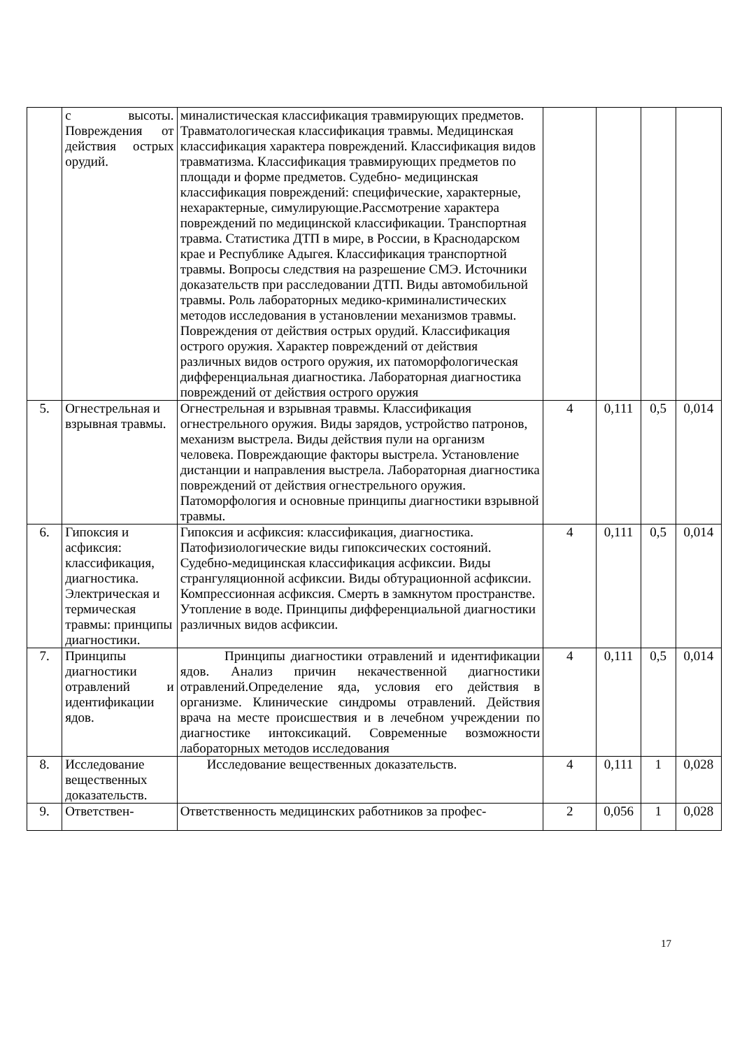| | с высоты. Повреждения от действия острых орудий. | миналистическая классификация травмирующих предметов. Травматологическая классификация травмы. Медицинская классификация характера повреждений. Классификация видов травматизма. Классификация травмирующих предметов по площади и форме предметов. Судебно- медицинская классификация повреждений: специфические, характерные, нехарактерные, симулирующие.Рассмотрение характера повреждений по медицинской классификации. Транспортная травма. Статистика ДТП в мире, в России, в Краснодарском крае и Республике Адыгея. Классификация транспортной травмы. Вопросы следствия на разрешение СМЭ. Источники доказательств при расследовании ДТП. Виды автомобильной травмы. Роль лабораторных медико-криминалистических методов исследования в установлении механизмов травмы. Повреждения от действия острых орудий. Классификация острого оружия. Характер повреждений от действия различных видов острого оружия, их патоморфологическая дифференциальная диагностика. Лабораторная диагностика повреждений от действия острого оружия | | | | |
| 5. | Огнестрельная и взрывная травмы. | Огнестрельная и взрывная травмы. Классификация огнестрельного оружия. Виды зарядов, устройство патронов, механизм выстрела. Виды действия пули на организм человека. Повреждающие факторы выстрела. Установление дистанции и направления выстрела. Лабораторная диагностика повреждений от действия огнестрельного оружия. Патоморфология и основные принципы диагностики взрывной травмы. | 4 | 0,111 | 0,5 | 0,014 |
| 6. | Гипоксия и асфиксия: классификация, диагностика. Электрическая и термическая травмы: принципы диагностики. | Гипоксия и асфиксия: классификация, диагностика. Патофизиологические виды гипоксических состояний. Судебно-медицинская классификация асфиксии. Виды странгуляционной асфиксии. Виды обтурационной асфиксии. Компрессионная асфиксия. Смерть в замкнутом пространстве. Утопление в воде. Принципы дифференциальной диагностики различных видов асфиксии. | 4 | 0,111 | 0,5 | 0,014 |
| 7. | Принципы диагностики отравлений и идентификации ядов. | Принципы диагностики отравлений и идентификации ядов. Анализ причин некачественной диагностики отравлений.Определение яда, условия его действия в организме. Клинические синдромы отравлений. Действия врача на месте происшествия и в лечебном учреждении по диагностике интоксикаций. Современные возможности лабораторных методов исследования | 4 | 0,111 | 0,5 | 0,014 |
| 8. | Исследование вещественных доказательств. | Исследование вещественных доказательств. | 4 | 0,111 | 1 | 0,028 |
| 9. | Ответствен- | Ответственность медицинских работников за профес- | 2 | 0,056 | 1 | 0,028 |
17